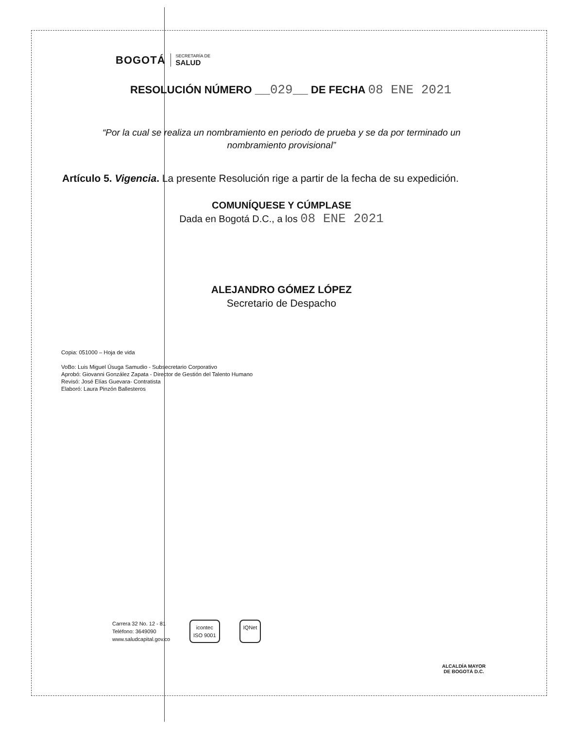BOGOTÁ
SECRETARÍA DE
SALUD
RESOLUCIÓN NÚMERO __029__ DE FECHA 08 ENE 2021
“Por la cual se realiza un nombramiento en periodo de prueba y se da por terminado un
nombramiento provisional”
Artículo 5. Vigencia. La presente Resolución rige a partir de la fecha de su expedición.
COMUNÍQUESE Y CÚMPLASE
Dada en Bogotá D.C., a los 08 ENE 2021
ALEJANDRO GÓMEZ LÓPEZ
Secretario de Despacho
Copia: 051000 – Hoja de vida
VoBo: Luis Miguel Úsuga Samudio - Subsecretario Corporativo
Aprobó: Giovanni González Zapata - Director de Gestión del Talento Humano
Revisó: José Elías Guevara- Contratista
Elaboró: Laura Pinzón Ballesteros
Carrera 32 No. 12 - 81
Teléfono: 3649090
www.saludcapital.gov.co
icontec
ISO 9001
IQNet
ALCALDÍA MAYOR
DE BOGOTÁ D.C.